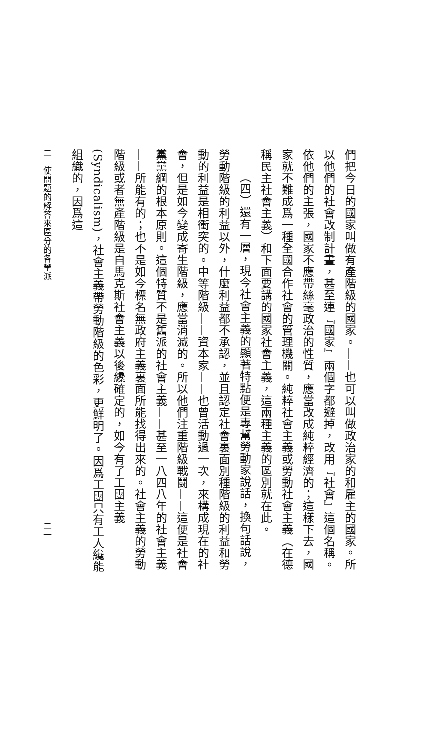們把今日的國家叫做有產階級的國家。——也可以叫做政治家的和雇主的國家。所以他們的社會改制計畫，甚至連『國家』兩個字都避掉，改用『社會』這個名稱。依他們的主張，國家不應帶絲毫政治的性質，應當改成純粹經濟的；這樣下去，國家就不難成爲一種全國合作社會的管理機關。純粹社會主義或勞動社會主義（在德稱民主社會主義）和下面要講的國家社會主義，這兩種主義的區別就在此。
（四）還有一層，現今社會主義的顯著特點便是專幫勞動家說話，換句話說，勞動階級的利益以外，什麼利益都不承認，並且認定社會裏面別種階級的利益和勞動的利益是相衝突的。中等階級——資本家——也曾活動過一次，來構成現在的社會，但是如今變成寄生階級，應當消滅的。所以他們注重階級戰鬪——這便是社會黨黨綱的根本原則。這個特質不是舊派的社會主義——甚至一八四八年的社會主義——所能有的；也不是如今標名無政府主義裏面所能找得出來的。社會主義的勞動階級或者無產階級是自馬克斯社會主義以後纔確定的，如今有了工團主義(Syndicalism)，社會主義帶勞動階級的色彩，更鮮明了。因爲工團只有工人纔能組織的，因爲這
二　使問題的解答來區分的各學派 二一